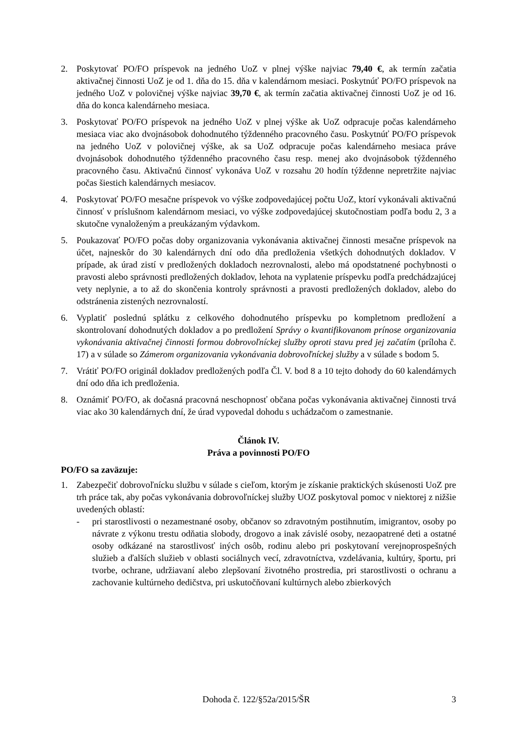2. Poskytovať PO/FO príspevok na jedného UoZ v plnej výške najviac 79,40 €, ak termín začatia aktivačnej činnosti UoZ je od 1. dňa do 15. dňa v kalendárnom mesiaci. Poskytnúť PO/FO príspevok na jedného UoZ v polovičnej výške najviac 39,70 €, ak termín začatia aktivačnej činnosti UoZ je od 16. dňa do konca kalendárneho mesiaca.
3. Poskytovať PO/FO príspevok na jedného UoZ v plnej výške ak UoZ odpracuje počas kalendárneho mesiaca viac ako dvojnásobok dohodnutého týždenného pracovného času. Poskytnúť PO/FO príspevok na jedného UoZ v polovičnej výške, ak sa UoZ odpracuje počas kalendárneho mesiaca práve dvojnásobok dohodnutého týždenného pracovného času resp. menej ako dvojnásobok týždenného pracovného času. Aktivačnú činnosť vykonáva UoZ v rozsahu 20 hodín týždenne nepretržite najviac počas šiestich kalendárnych mesiacov.
4. Poskytovať PO/FO mesačne príspevok vo výške zodpovedajúcej počtu UoZ, ktorí vykonávali aktivačnú činnosť v príslušnom kalendárnom mesiaci, vo výške zodpovedajúcej skutočnostiam podľa bodu 2, 3 a skutočne vynaloženým a preukázaným výdavkom.
5. Poukazovať PO/FO počas doby organizovania vykonávania aktivačnej činnosti mesačne príspevok na účet, najneskôr do 30 kalendárnych dní odo dňa predloženia všetkých dohodnutých dokladov. V prípade, ak úrad zistí v predložených dokladoch nezrovnalosti, alebo má opodstatnené pochybnosti o pravosti alebo správnosti predložených dokladov, lehota na vyplatenie príspevku podľa predchádzajúcej vety neplynie, a to až do skončenia kontroly správnosti a pravosti predložených dokladov, alebo do odstránenia zistených nezrovnalostí.
6. Vyplatiť poslednú splátku z celkového dohodnutého príspevku po kompletnom predložení a skontrolovaní dohodnutých dokladov a po predložení Správy o kvantifikovanom prínose organizovania vykonávania aktivačnej činnosti formou dobrovoľníckej služby oproti stavu pred jej začatím (príloha č. 17) a v súlade so Zámerom organizovania vykonávania dobrovoľníckej služby a v súlade s bodom 5.
7. Vrátiť PO/FO originál dokladov predložených podľa Čl. V. bod 8 a 10 tejto dohody do 60 kalendárnych dní odo dňa ich predloženia.
8. Oznámiť PO/FO, ak dočasná pracovná neschopnosť občana počas vykonávania aktivačnej činnosti trvá viac ako 30 kalendárnych dní, že úrad vypovedal dohodu s uchádzačom o zamestnanie.
Článok IV.
Práva a povinnosti PO/FO
PO/FO sa zaväzuje:
1. Zabezpečiť dobrovoľnícku službu v súlade s cieľom, ktorým je získanie praktických skúsenosti UoZ pre trh práce tak, aby počas vykonávania dobrovoľníckej služby UOZ poskytoval pomoc v niektorej z nižšie uvedených oblastí:
- pri starostlivosti o nezamestnané osoby, občanov so zdravotným postihnutím, imigrantov, osoby po návrate z výkonu trestu odňatia slobody, drogovo a inak závislé osoby, nezaopatrené deti a ostatné osoby odkázané na starostlivosť iných osôb, rodinu alebo pri poskytovaní verejnoprospešných služieb a ďalších služieb v oblasti sociálnych vecí, zdravotníctva, vzdelávania, kultúry, športu, pri tvorbe, ochrane, udržiavaní alebo zlepšovaní životného prostredia, pri starostlivosti o ochranu a zachovanie kultúrneho dedičstva, pri uskutočňovaní kultúrnych alebo zbierkových
Dohoda č. 122/§52a/2015/ŠR 3